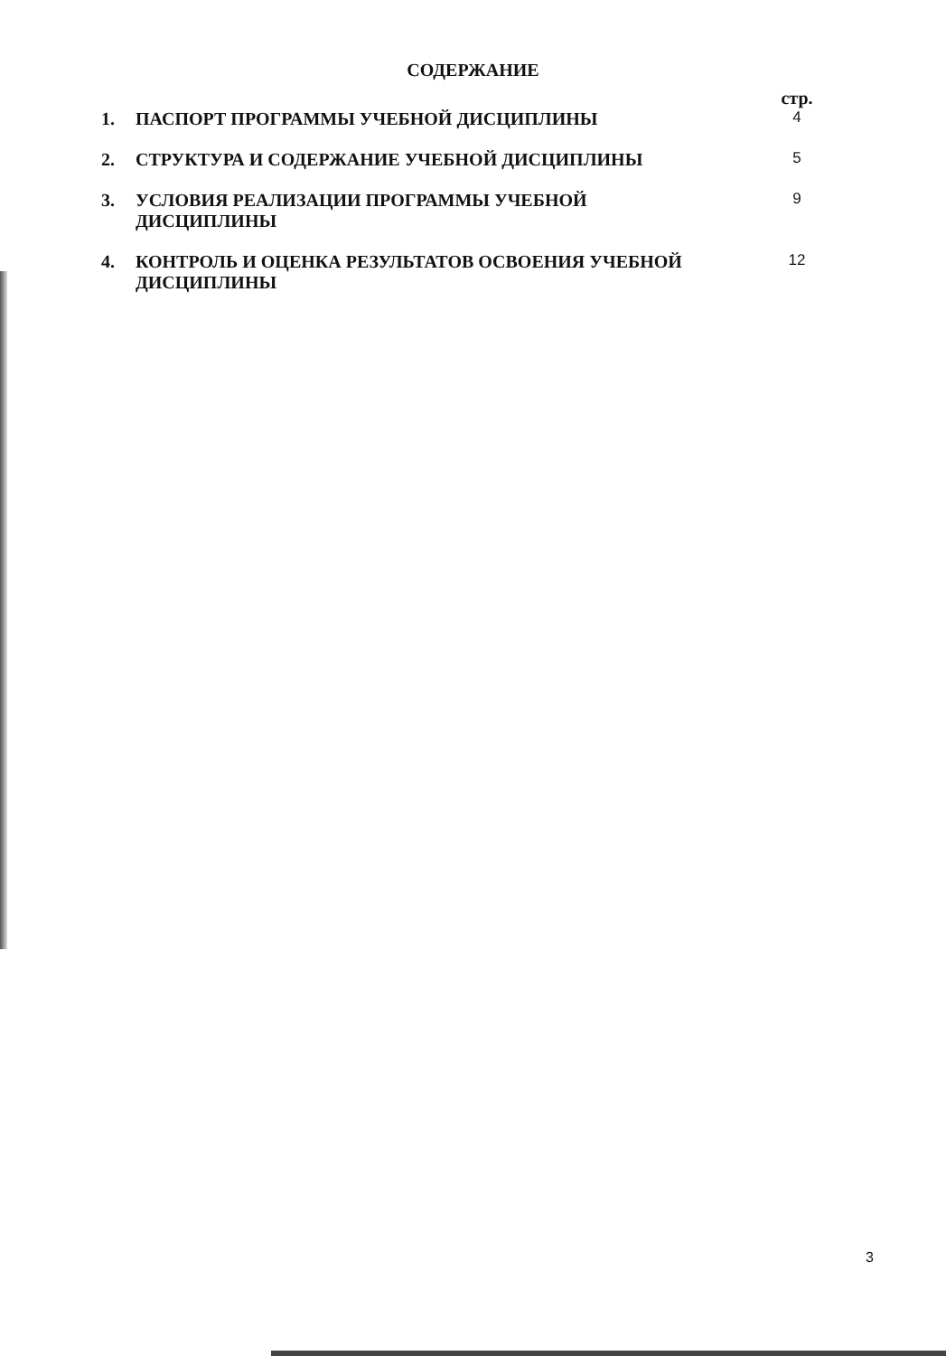СОДЕРЖАНИЕ
| | | стр. |
| 1. | ПАСПОРТ ПРОГРАММЫ УЧЕБНОЙ ДИСЦИПЛИНЫ | 4 |
| 2. | СТРУКТУРА И СОДЕРЖАНИЕ УЧЕБНОЙ ДИСЦИПЛИНЫ | 5 |
| 3. | УСЛОВИЯ РЕАЛИЗАЦИИ ПРОГРАММЫ УЧЕБНОЙ ДИСЦИПЛИНЫ | 9 |
| 4. | КОНТРОЛЬ И ОЦЕНКА РЕЗУЛЬТАТОВ ОСВОЕНИЯ УЧЕБНОЙ ДИСЦИПЛИНЫ | 12 |
3